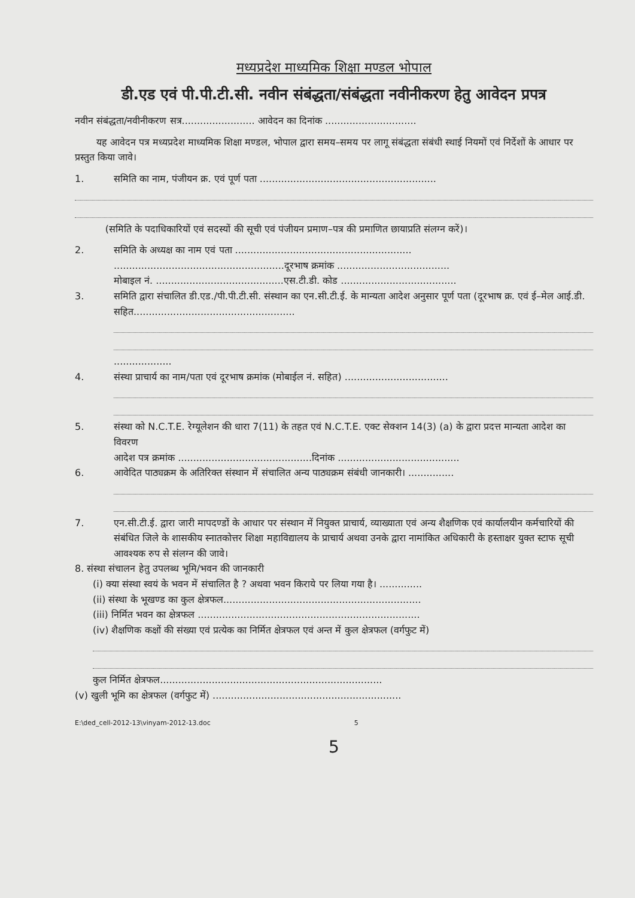मध्यप्रदेश माध्यमिक शिक्षा मण्डल भोपाल
डी.एड एवं पी.पी.टी.सी. नवीन संबंद्धता/संबंद्धता नवीनीकरण हेतु आवेदन प्रपत्र
नवीन संबंद्धता/नवीनीकरण सत्र........................ आवेदन का दिनांक ..............................
यह आवेदन पत्र मध्यप्रदेश माध्यमिक शिक्षा मण्डल, भोपाल द्वारा समय–समय पर लागू संबंद्धता संबंधी स्थाई नियमों एवं निर्देशों के आधार पर प्रस्तुत किया जावे।
1. समिति का नाम, पंजीयन क्र. एवं पूर्ण पता ..........................................................
(समिति के पदाधिकारियों एवं सदस्यों की सूची एवं पंजीयन प्रमाण–पत्र की प्रमाणित छायाप्रति संलग्न करें)।
2. समिति के अध्यक्ष का नाम एवं पता ..........................................................
........................................................दूरभाष क्रमांक .....................................
मोबाइल नं. ..........................................एस.टी.डी. कोड ......................................
3. समिति द्वारा संचालित डी.एड./पी.पी.टी.सी. संस्थान का एन.सी.टी.ई. के मान्यता आदेश अनुसार पूर्ण पता (दूरभाष क्र. एवं ई–मेल आई.डी. सहित.....................................................
...................
4. संस्था प्राचार्य का नाम/पता एवं दूरभाष क्रमांक (मोबाईल नं. सहित) ..................................
5. संस्था को N.C.T.E. रेग्यूलेशन की धारा 7(11) के तहत एवं N.C.T.E. एक्ट सेक्शन 14(3) (a) के द्वारा प्रदत्त मान्यता आदेश का विवरण
आदेश पत्र क्रमांक ............................................दिनांक ........................................
6. आवेदित पाठ्यक्रम के अतिरिक्त संस्थान में संचालित अन्य पाठ्यक्रम संबंधी जानकारी। ...............
7. एन.सी.टी.ई. द्वारा जारी मापदण्डों के आधार पर संस्थान में नियुक्त प्राचार्य, व्याख्याता एवं अन्य शैक्षणिक एवं कार्यालयीन कर्मचारियों की संबंधित जिले के शासकीय स्नातकोत्तर शिक्षा महाविद्यालय के प्राचार्य अथवा उनके द्वारा नामांकित अधिकारी के हस्ताक्षर युक्त स्टाफ सूची आवश्यक रुप से संलग्न की जावे।
8. संस्था संचालन हेतु उपलब्ध भूमि/भवन की जानकारी
(i) क्या संस्था स्वयं के भवन में संचालित है ? अथवा भवन किराये पर लिया गया है। ..............
(ii) संस्था के भूखण्ड का कुल क्षेत्रफल.................................................................
(iii) निर्मित भवन का क्षेत्रफल .........................................................................
(iv) शैक्षणिक कक्षों की संख्या एवं प्रत्येक का निर्मित क्षेत्रफल एवं अन्त में कुल क्षेत्रफल (वर्गफुट में)
कुल निर्मित क्षेत्रफल.........................................................................
(v) खुली भूमि का क्षेत्रफल (वर्गफुट में) ..............................................................
E:\ded_cell-2012-13\vinyam-2012-13.doc 5
5